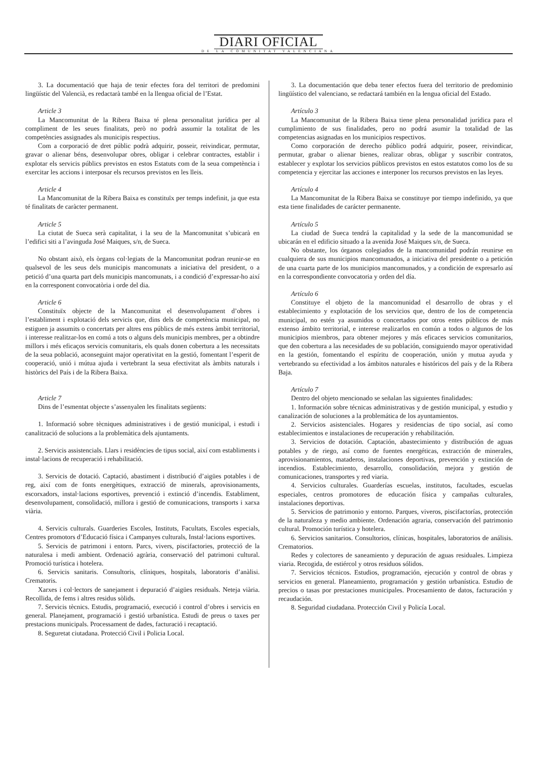DIARI OFICIAL
DE LA COMUNITAT VALENCIANA
3. La documentació que haja de tenir efectes fora del territori de predomini lingüístic del Valencià, es redactarà també en la llengua oficial de l’Estat.
Article 3
La Mancomunitat de la Ribera Baixa té plena personalitat jurídica per al compliment de les seues finalitats, però no podrà assumir la totalitat de les competències assignades als municipis respectius.
Com a corporació de dret públic podrà adquirir, posseir, reivindicar, permutar, gravar o alienar béns, desenvolupar obres, obligar i celebrar contractes, establir i explotar els servicis públics previstos en estos Estatuts com de la seua competència i exercitar les accions i interposar els recursos previstos en les lleis.
Article 4
La Mancomunitat de la Ribera Baixa es constituïx per temps indefinit, ja que esta té finalitats de caràcter permanent.
Article 5
La ciutat de Sueca serà capitalitat, i la seu de la Mancomunitat s’ubicarà en l’edifici siti a l’avinguda José Maiques, s/n, de Sueca.
No obstant això, els òrgans col·legiats de la Mancomunitat podran reunir-se en qualsevol de les seus dels municipis mancomunats a iniciativa del president, o a petició d’una quarta part dels municipis mancomunats, i a condició d’expressar-ho així en la corresponent convocatòria i orde del dia.
Article 6
Constituïx objecte de la Mancomunitat el desenvolupament d’obres i l’establiment i explotació dels servicis que, dins dels de competència municipal, no estiguen ja assumits o concertats per altres ens públics de més extens àmbit territorial, i interesse realitzar-los en comú a tots o alguns dels municipis membres, per a obtindre millors i més eficaços servicis comunitaris, els quals donen cobertura a les necessitats de la seua població, aconseguint major operativitat en la gestió, fomentant l’esperit de cooperació, unió i mútua ajuda i vertebrant la seua efectivitat als àmbits naturals i històrics del País i de la Ribera Baixa.
Article 7
Dins de l’esmentat objecte s’assenyalen les finalitats següents:
1. Informació sobre tècniques administratives i de gestió municipal, i estudi i canalització de solucions a la problemàtica dels ajuntaments.
2. Servicis assistencials. Llars i residències de tipus social, així com establiments i instal·lacions de recuperació i rehabilitació.
3. Servicis de dotació. Captació, abastiment i distribució d’aigües potables i de reg, així com de fonts energètiques, extracció de minerals, aprovisionaments, escorxadors, instal·lacions esportives, prevenció i extinció d’incendis. Establiment, desenvolupament, consolidació, millora i gestió de comunicacions, transports i xarxa viària.
4. Servicis culturals. Guarderies Escoles, Instituts, Facultats, Escoles especials, Centres promotors d’Educació física i Campanyes culturals, Instal·lacions esportives.
5. Servicis de patrimoni i entorn. Parcs, vivers, piscifactories, protecció de la naturalesa i medi ambient. Ordenació agrària, conservació del patrimoni cultural. Promoció turística i hotelera.
6. Servicis sanitaris. Consultoris, clíniques, hospitals, laboratoris d’anàlisi. Crematoris.
Xarxes i col·lectors de sanejament i depuració d’aigües residuals. Neteja viària. Recollida, de fems i altres residus sòlids.
7. Servicis tècnics. Estudis, programació, execució i control d’obres i servicis en general. Planejament, programació i gestió urbanística. Estudi de preus o taxes per prestacions municipals. Processament de dades, facturació i recaptació.
8. Seguretat ciutadana. Protecció Civil i Policia Local.
3. La documentación que deba tener efectos fuera del territorio de predominio lingüístico del valenciano, se redactará también en la lengua oficial del Estado.
Artículo 3
La Mancomunitat de la Ribera Baixa tiene plena personalidad jurídica para el cumplimiento de sus finalidades, pero no podrá asumir la totalidad de las competencias asignadas en los municipios respectivos.
Como corporación de derecho público podrá adquirir, poseer, reivindicar, permutar, grabar o alienar bienes, realizar obras, obligar y suscribir contratos, establecer y explotar los servicios públicos previstos en estos estatutos como los de su competencia y ejercitar las acciones e interponer los recursos previstos en las leyes.
Artículo 4
La Mancomunitat de la Ribera Baixa se constituye por tiempo indefinido, ya que esta tiene finalidades de carácter permanente.
Artículo 5
La ciudad de Sueca tendrá la capitalidad y la sede de la mancomunidad se ubicarán en el edificio situado a la avenida José Maiques s/n, de Sueca.
No obstante, los órganos colegiados de la mancomunidad podrán reunirse en cualquiera de sus municipios mancomunados, a iniciativa del presidente o a petición de una cuarta parte de los municipios mancomunados, y a condición de expresarlo así en la correspondiente convocatoria y orden del día.
Artículo 6
Constituye el objeto de la mancomunidad el desarrollo de obras y el establecimiento y explotación de los servicios que, dentro de los de competencia municipal, no estén ya asumidos o concertados por otros entes públicos de más extenso ámbito territorial, e interese realizarlos en común a todos o algunos de los municipios miembros, para obtener mejores y más eficaces servicios comunitarios, que den cobertura a las necesidades de su población, consiguiendo mayor operatividad en la gestión, fomentando el espíritu de cooperación, unión y mutua ayuda y vertebrando su efectividad a los ámbitos naturales e históricos del país y de la Ribera Baja.
Artículo 7
Dentro del objeto mencionado se señalan las siguientes finalidades:
1. Información sobre técnicas administrativas y de gestión municipal, y estudio y canalización de soluciones a la problemática de los ayuntamientos.
2. Servicios asistenciales. Hogares y residencias de tipo social, así como establecimientos e instalaciones de recuperación y rehabilitación.
3. Servicios de dotación. Captación, abastecimiento y distribución de aguas potables y de riego, así como de fuentes energéticas, extracción de minerales, aprovisionamientos, mataderos, instalaciones deportivas, prevención y extinción de incendios. Establecimiento, desarrollo, consolidación, mejora y gestión de comunicaciones, transportes y red viaria.
4. Servicios culturales. Guarderías escuelas, institutos, facultades, escuelas especiales, centros promotores de educación física y campañas culturales, instalaciones deportivas.
5. Servicios de patrimonio y entorno. Parques, viveros, piscifactorías, protección de la naturaleza y medio ambiente. Ordenación agraria, conservación del patrimonio cultural. Promoción turística y hotelera.
6. Servicios sanitarios. Consultorios, clínicas, hospitales, laboratorios de análisis. Crematorios.
Redes y colectores de saneamiento y depuración de aguas residuales. Limpieza viaria. Recogida, de estiércol y otros residuos sólidos.
7. Servicios técnicos. Estudios, programación, ejecución y control de obras y servicios en general. Planeamiento, programación y gestión urbanística. Estudio de precios o tasas por prestaciones municipales. Procesamiento de datos, facturación y recaudación.
8. Seguridad ciudadana. Protección Civil y Policía Local.